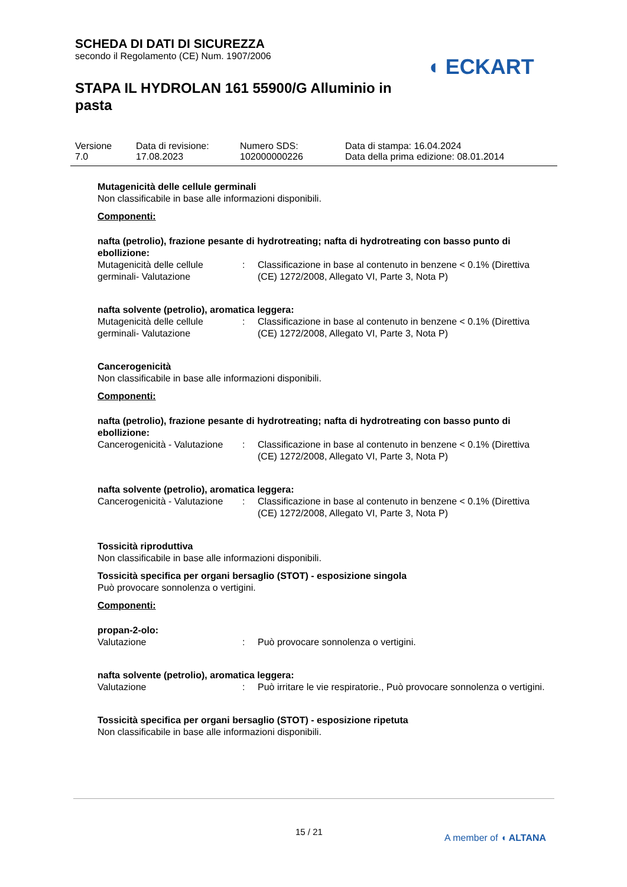SCHEDA DI DATI DI SICUREZZA
secondo il Regolamento (CE) Num. 1907/2006
STAPA IL HYDROLAN 161 55900/G Alluminio in pasta
◖ ECKART
| Versione 7.0 | Data di revisione: 17.08.2023 | Numero SDS: 102000000226 | Data di stampa: 16.04.2024 Data della prima edizione: 08.01.2014 |
Mutagenicità delle cellule germinali
Non classificabile in base alle informazioni disponibili.
Componenti:
nafta (petrolio), frazione pesante di hydrotreating; nafta di hydrotreating con basso punto di ebollizione:
| Mutagenicità delle cellule germinali- Valutazione | : | Classificazione in base al contenuto in benzene < 0.1% (Direttiva (CE) 1272/2008, Allegato VI, Parte 3, Nota P) |
nafta solvente (petrolio), aromatica leggera:
| Mutagenicità delle cellule germinali- Valutazione | : | Classificazione in base al contenuto in benzene < 0.1% (Direttiva (CE) 1272/2008, Allegato VI, Parte 3, Nota P) |
Cancerogenicità
Non classificabile in base alle informazioni disponibili.
Componenti:
nafta (petrolio), frazione pesante di hydrotreating; nafta di hydrotreating con basso punto di ebollizione:
| Cancerogenicità - Valutazione | : | Classificazione in base al contenuto in benzene < 0.1% (Direttiva (CE) 1272/2008, Allegato VI, Parte 3, Nota P) |
nafta solvente (petrolio), aromatica leggera:
| Cancerogenicità - Valutazione | : | Classificazione in base al contenuto in benzene < 0.1% (Direttiva (CE) 1272/2008, Allegato VI, Parte 3, Nota P) |
Tossicità riproduttiva
Non classificabile in base alle informazioni disponibili.
Tossicità specifica per organi bersaglio (STOT) - esposizione singola
Può provocare sonnolenza o vertigini.
Componenti:
propan-2-olo:
| Valutazione | : | Può provocare sonnolenza o vertigini. |
nafta solvente (petrolio), aromatica leggera:
| Valutazione | : | Può irritare le vie respiratorie., Può provocare sonnolenza o vertigini. |
Tossicità specifica per organi bersaglio (STOT) - esposizione ripetuta
Non classificabile in base alle informazioni disponibili.
15 / 21
A member of ◖ ALTANA